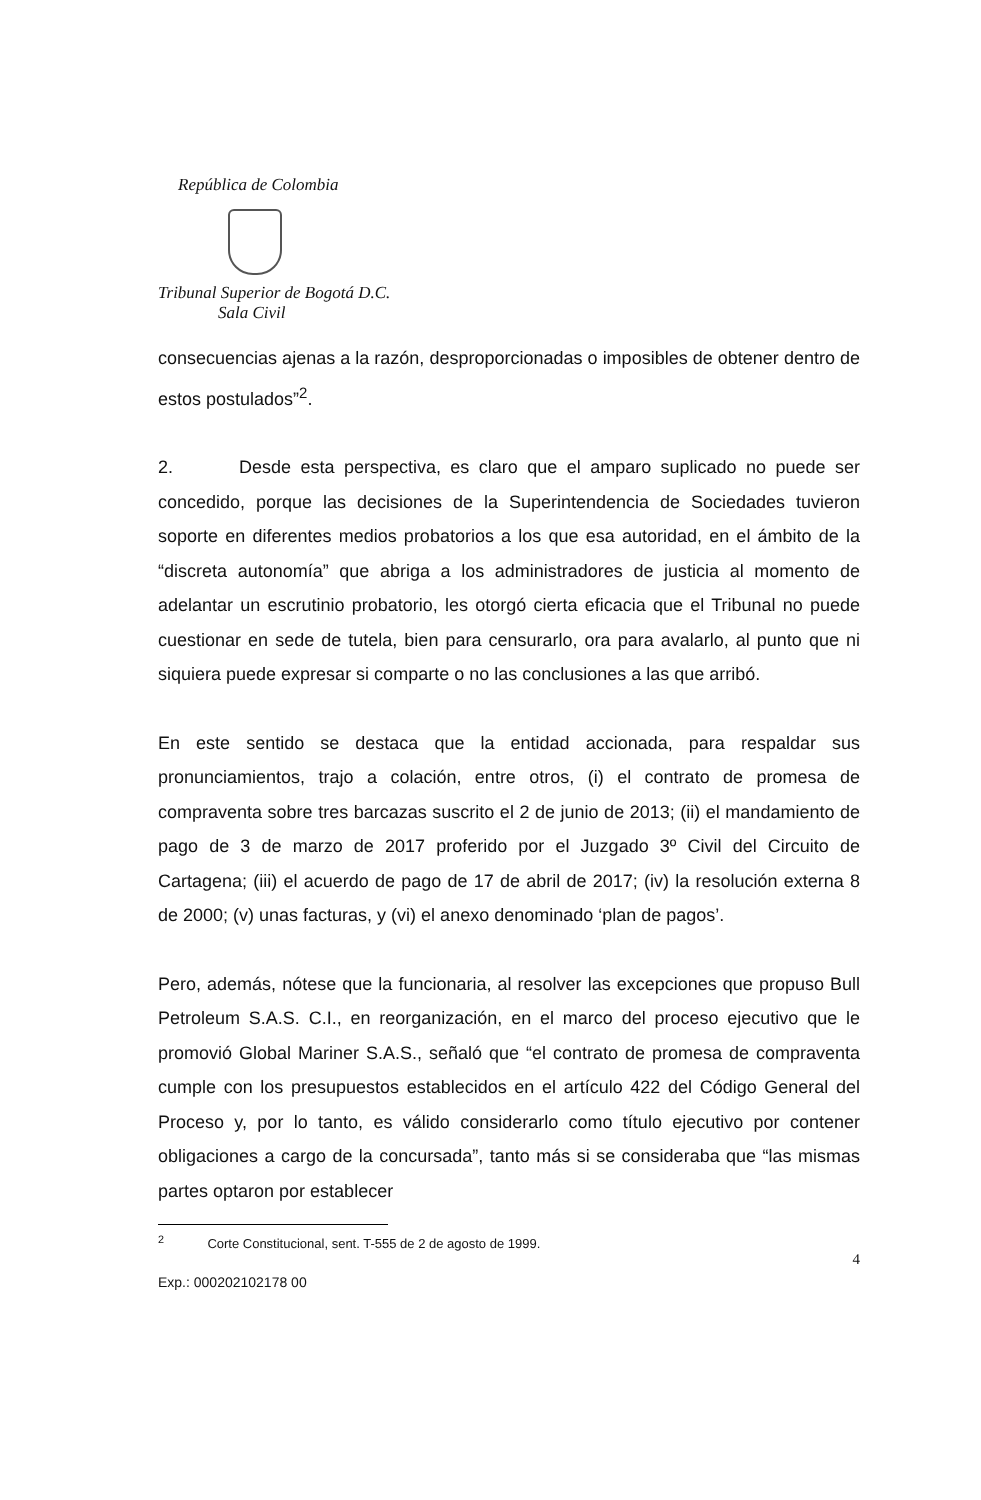República de Colombia
Tribunal Superior de Bogotá D.C.
Sala Civil
consecuencias ajenas a la razón, desproporcionadas o imposibles de obtener dentro de estos postulados”<sup>2</sup>.
2. Desde esta perspectiva, es claro que el amparo suplicado no puede ser concedido, porque las decisiones de la Superintendencia de Sociedades tuvieron soporte en diferentes medios probatorios a los que esa autoridad, en el ámbito de la “discreta autonomía” que abriga a los administradores de justicia al momento de adelantar un escrutinio probatorio, les otorgó cierta eficacia que el Tribunal no puede cuestionar en sede de tutela, bien para censurarlo, ora para avalarlo, al punto que ni siquiera puede expresar si comparte o no las conclusiones a las que arribó.
En este sentido se destaca que la entidad accionada, para respaldar sus pronunciamientos, trajo a colación, entre otros, (i) el contrato de promesa de compraventa sobre tres barcazas suscrito el 2 de junio de 2013; (ii) el mandamiento de pago de 3 de marzo de 2017 proferido por el Juzgado 3º Civil del Circuito de Cartagena; (iii) el acuerdo de pago de 17 de abril de 2017; (iv) la resolución externa 8 de 2000; (v) unas facturas, y (vi) el anexo denominado ‘plan de pagos’.
Pero, además, nótese que la funcionaria, al resolver las excepciones que propuso Bull Petroleum S.A.S. C.I., en reorganización, en el marco del proceso ejecutivo que le promovió Global Mariner S.A.S., señaló que “el contrato de promesa de compraventa cumple con los presupuestos establecidos en el artículo 422 del Código General del Proceso y, por lo tanto, es válido considerarlo como título ejecutivo por contener obligaciones a cargo de la concursada”, tanto más si se consideraba que “las mismas partes optaron por establecer
<sup>2</sup> Corte Constitucional, sent. T-555 de 2 de agosto de 1999.
4
Exp.: 000202102178 00